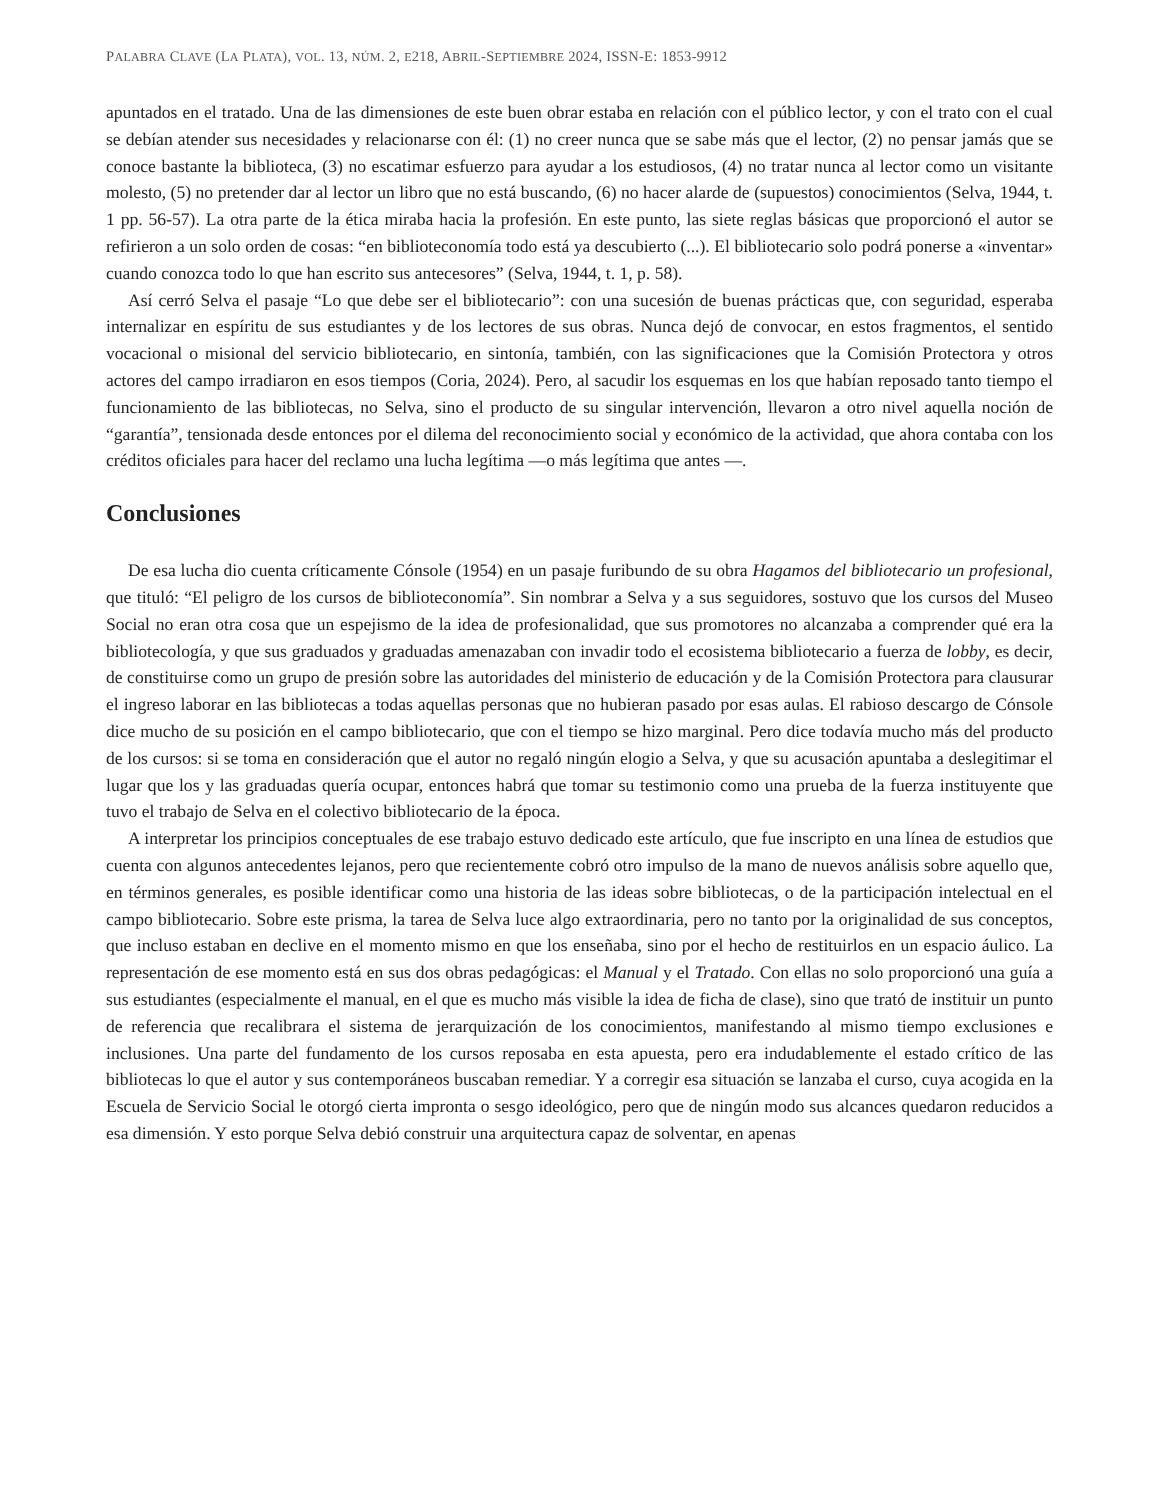PALABRA CLAVE (LA PLATA), VOL. 13, NÚM. 2, E218, ABRIL-SEPTIEMBRE 2024, ISSN-E: 1853-9912
apuntados en el tratado. Una de las dimensiones de este buen obrar estaba en relación con el público lector, y con el trato con el cual se debían atender sus necesidades y relacionarse con él: (1) no creer nunca que se sabe más que el lector, (2) no pensar jamás que se conoce bastante la biblioteca, (3) no escatimar esfuerzo para ayudar a los estudiosos, (4) no tratar nunca al lector como un visitante molesto, (5) no pretender dar al lector un libro que no está buscando, (6) no hacer alarde de (supuestos) conocimientos (Selva, 1944, t. 1 pp. 56-57). La otra parte de la ética miraba hacia la profesión. En este punto, las siete reglas básicas que proporcionó el autor se refirieron a un solo orden de cosas: “en biblioteconomía todo está ya descubierto (...). El bibliotecario solo podrá ponerse a «inventar» cuando conozca todo lo que han escrito sus antecesores” (Selva, 1944, t. 1, p. 58).
Así cerró Selva el pasaje “Lo que debe ser el bibliotecario”: con una sucesión de buenas prácticas que, con seguridad, esperaba internalizar en espíritu de sus estudiantes y de los lectores de sus obras. Nunca dejó de convocar, en estos fragmentos, el sentido vocacional o misional del servicio bibliotecario, en sintonía, también, con las significaciones que la Comisión Protectora y otros actores del campo irradiaron en esos tiempos (Coria, 2024). Pero, al sacudir los esquemas en los que habían reposado tanto tiempo el funcionamiento de las bibliotecas, no Selva, sino el producto de su singular intervención, llevaron a otro nivel aquella noción de “garantía”, tensionada desde entonces por el dilema del reconocimiento social y económico de la actividad, que ahora contaba con los créditos oficiales para hacer del reclamo una lucha legítima —o más legítima que antes —.
Conclusiones
De esa lucha dio cuenta críticamente Cónsole (1954) en un pasaje furibundo de su obra Hagamos del bibliotecario un profesional, que tituló: “El peligro de los cursos de biblioteconomía”. Sin nombrar a Selva y a sus seguidores, sostuvo que los cursos del Museo Social no eran otra cosa que un espejismo de la idea de profesionalidad, que sus promotores no alcanzaba a comprender qué era la bibliotecología, y que sus graduados y graduadas amenazaban con invadir todo el ecosistema bibliotecario a fuerza de lobby, es decir, de constituirse como un grupo de presión sobre las autoridades del ministerio de educación y de la Comisión Protectora para clausurar el ingreso laborar en las bibliotecas a todas aquellas personas que no hubieran pasado por esas aulas. El rabioso descargo de Cónsole dice mucho de su posición en el campo bibliotecario, que con el tiempo se hizo marginal. Pero dice todavía mucho más del producto de los cursos: si se toma en consideración que el autor no regaló ningún elogio a Selva, y que su acusación apuntaba a deslegitimar el lugar que los y las graduadas quería ocupar, entonces habrá que tomar su testimonio como una prueba de la fuerza instituyente que tuvo el trabajo de Selva en el colectivo bibliotecario de la época.
A interpretar los principios conceptuales de ese trabajo estuvo dedicado este artículo, que fue inscripto en una línea de estudios que cuenta con algunos antecedentes lejanos, pero que recientemente cobró otro impulso de la mano de nuevos análisis sobre aquello que, en términos generales, es posible identificar como una historia de las ideas sobre bibliotecas, o de la participación intelectual en el campo bibliotecario. Sobre este prisma, la tarea de Selva luce algo extraordinaria, pero no tanto por la originalidad de sus conceptos, que incluso estaban en declive en el momento mismo en que los enseñaba, sino por el hecho de restituirlos en un espacio áulico. La representación de ese momento está en sus dos obras pedagógicas: el Manual y el Tratado. Con ellas no solo proporcionó una guía a sus estudiantes (especialmente el manual, en el que es mucho más visible la idea de ficha de clase), sino que trató de instituir un punto de referencia que recalibrara el sistema de jerarquización de los conocimientos, manifestando al mismo tiempo exclusiones e inclusiones. Una parte del fundamento de los cursos reposaba en esta apuesta, pero era indudablemente el estado crítico de las bibliotecas lo que el autor y sus contemporáneos buscaban remediar. Y a corregir esa situación se lanzaba el curso, cuya acogida en la Escuela de Servicio Social le otorgó cierta impronta o sesgo ideológico, pero que de ningún modo sus alcances quedaron reducidos a esa dimensión. Y esto porque Selva debió construir una arquitectura capaz de solventar, en apenas